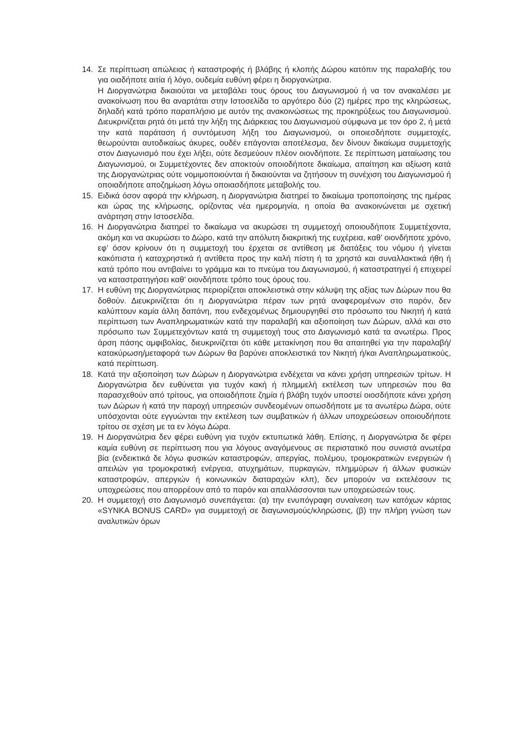14. Σε περίπτωση απώλειας ή καταστροφής ή βλάβης ή κλοπής Δώρου κατόπιν της παραλαβής του για οιαδήποτε αιτία ή λόγο, ουδεμία ευθύνη φέρει η διοργανώτρια.
Η Διοργανώτρια δικαιούται να μεταβάλει τους όρους του Διαγωνισμού ή να τον ανακαλέσει με ανακοίνωση που θα αναρτάται στην Ιστοσελίδα το αργότερο δύο (2) ημέρες προ της κληρώσεως, δηλαδή κατά τρόπο παραπλήσιο με αυτόν της ανακοινώσεως της προκηρύξεως του Διαγωνισμού. Διευκρινίζεται ρητά ότι μετά την λήξη της Διάρκειας του Διαγωνισμού σύμφωνα με τον όρο 2, ή μετά την κατά παράταση ή συντόμευση λήξη του Διαγωνισμού, οι οποιεσδήποτε συμμετοχές, θεωρούνται αυτοδικαίως άκυρες, ουδέν επάγονται αποτέλεσμα, δεν δίνουν δικαίωμα συμμετοχής στον Διαγωνισμό που έχει λήξει, ούτε δεσμεύουν πλέον οιονδήποτε. Σε περίπτωση ματαίωσης του Διαγωνισμού, οι Συμμετέχοντες δεν αποκτούν οποιοδήποτε δικαίωμα, απαίτηση και αξίωση κατά της Διοργανώτριας ούτε νομιμοποιούνται ή δικαιούνται να ζητήσουν τη συνέχιση του Διαγωνισμού ή οποιαδήποτε αποζημίωση λόγω οποιασδήποτε μεταβολής του.
15. Ειδικά όσον αφορά την κλήρωση, η Διοργανώτρια διατηρεί το δικαίωμα τροποποίησης της ημέρας και ώρας της κλήρωσης, ορίζοντας νέα ημερομηνία, η οποία θα ανακοινώνεται με σχετική ανάρτηση στην Ιστοσελίδα.
16. Η Διοργανώτρια διατηρεί το δικαίωμα να ακυρώσει τη συμμετοχή οποιουδήποτε Συμμετέχοντα, ακόμη και να ακυρώσει το Δώρο, κατά την απόλυτη διακριτική της ευχέρεια, καθ’ οιονδήποτε χρόνο, εφ’ όσον κρίνουν ότι η συμμετοχή του έρχεται σε αντίθεση με διατάξεις του νόμου ή γίνεται κακόπιστα ή καταχρηστικά ή αντίθετα προς την καλή πίστη ή τα χρηστά και συναλλακτικά ήθη ή κατά τρόπο που αντιβαίνει το γράμμα και το πνεύμα του Διαγωνισμού, ή καταστρατηγεί ή επιχειρεί να καταστρατηγήσει καθ’ οιονδήποτε τρόπο τους όρους του.
17. Η ευθύνη της Διοργανώτριας περιορίζεται αποκλειστικά στην κάλυψη της αξίας των Δώρων που θα δοθούν. Διευκρινίζεται ότι η Διοργανώτρια πέραν των ρητά αναφερομένων στο παρόν, δεν καλύπτουν καμία άλλη δαπάνη, που ενδεχομένως δημιουργηθεί στο πρόσωπο του Νικητή ή κατά περίπτωση των Αναπληρωματικών κατά την παραλαβή και αξιοποίηση των Δώρων, αλλά και στο πρόσωπο των Συμμετεχόντων κατά τη συμμετοχή τους στο Διαγωνισμό κατά τα ανωτέρω. Προς άρση πάσης αμφιβολίας, διευκρινίζεται ότι κάθε μετακίνηση που θα απαιτηθεί για την παραλαβή/κατακύρωση/μεταφορά των Δώρων θα βαρύνει αποκλειστικά τον Νικητή ή/και Αναπληρωματικούς, κατά περίπτωση.
18. Κατά την αξιοποίηση των Δώρων η Διοργανώτρια ενδέχεται να κάνει χρήση υπηρεσιών τρίτων. Η Διοργανώτρια δεν ευθύνεται για τυχόν κακή ή πλημμελή εκτέλεση των υπηρεσιών που θα παρασχεθούν από τρίτους, για οποιαδήποτε ζημία ή βλάβη τυχόν υποστεί οιοσδήποτε κάνει χρήση των Δώρων ή κατά την παροχή υπηρεσιών συνδεομένων οπωσδήποτε με τα ανωτέρω Δώρα, ούτε υπόσχονται ούτε εγγυώνται την εκτέλεση των συμβατικών ή άλλων υποχρεώσεων οποιουδήποτε τρίτου σε σχέση με τα εν λόγω Δώρα.
19. Η Διοργανώτρια δεν φέρει ευθύνη για τυχόν εκτυπωτικά λάθη. Επίσης, η Διοργανώτρια δε φέρει καμία ευθύνη σε περίπτωση που για λόγους αναγόμενους σε περιστατικό που συνιστά ανωτέρα βία (ενδεικτικά δε λόγω φυσικών καταστροφών, απεργίας, πολέμου, τρομοκρατικών ενεργειών ή απειλών για τρομοκρατική ενέργεια, ατυχημάτων, πυρκαγιών, πλημμύρων ή άλλων φυσικών καταστροφών, απεργιών ή κοινωνικών διαταραχών κλπ), δεν μπορούν να εκτελέσουν τις υποχρεώσεις που απορρέουν από το παρόν και απαλλάσσονται των υποχρεώσεών τους.
20. Η συμμετοχή στο Διαγωνισμό συνεπάγεται: (α) την ενυπόγραφη συναίνεση των κατόχων κάρτας «SYNKA BONUS CARD» για συμμετοχή σε διαγωνισμούς/κληρώσεις, (β) την πλήρη γνώση των αναλυτικών όρων